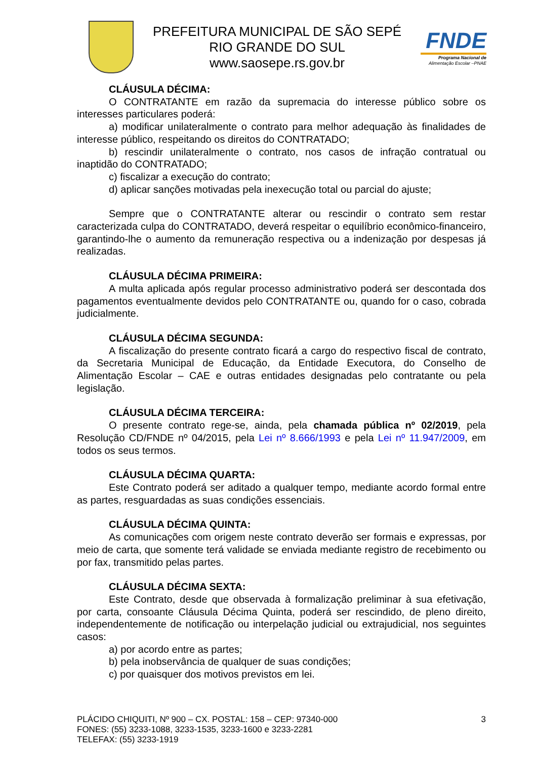PREFEITURA MUNICIPAL DE SÃO SEPÉ
RIO GRANDE DO SUL
www.saosepe.rs.gov.br
FNDE
Programa Nacional de
Alimentação Escolar –PNAE
CLÁUSULA DÉCIMA:
O CONTRATANTE em razão da supremacia do interesse público sobre os interesses particulares poderá:
a) modificar unilateralmente o contrato para melhor adequação às finalidades de interesse público, respeitando os direitos do CONTRATADO;
b) rescindir unilateralmente o contrato, nos casos de infração contratual ou inaptidão do CONTRATADO;
c) fiscalizar a execução do contrato;
d) aplicar sanções motivadas pela inexecução total ou parcial do ajuste;
Sempre que o CONTRATANTE alterar ou rescindir o contrato sem restar caracterizada culpa do CONTRATADO, deverá respeitar o equilíbrio econômico-financeiro, garantindo-lhe o aumento da remuneração respectiva ou a indenização por despesas já realizadas.
CLÁUSULA DÉCIMA PRIMEIRA:
A multa aplicada após regular processo administrativo poderá ser descontada dos pagamentos eventualmente devidos pelo CONTRATANTE ou, quando for o caso, cobrada judicialmente.
CLÁUSULA DÉCIMA SEGUNDA:
A fiscalização do presente contrato ficará a cargo do respectivo fiscal de contrato, da Secretaria Municipal de Educação, da Entidade Executora, do Conselho de Alimentação Escolar – CAE e outras entidades designadas pelo contratante ou pela legislação.
CLÁUSULA DÉCIMA TERCEIRA:
O presente contrato rege-se, ainda, pela chamada pública nº 02/2019, pela Resolução CD/FNDE nº 04/2015, pela Lei nº 8.666/1993 e pela Lei nº 11.947/2009, em todos os seus termos.
CLÁUSULA DÉCIMA QUARTA:
Este Contrato poderá ser aditado a qualquer tempo, mediante acordo formal entre as partes, resguardadas as suas condições essenciais.
CLÁUSULA DÉCIMA QUINTA:
As comunicações com origem neste contrato deverão ser formais e expressas, por meio de carta, que somente terá validade se enviada mediante registro de recebimento ou por fax, transmitido pelas partes.
CLÁUSULA DÉCIMA SEXTA:
Este Contrato, desde que observada à formalização preliminar à sua efetivação, por carta, consoante Cláusula Décima Quinta, poderá ser rescindido, de pleno direito, independentemente de notificação ou interpelação judicial ou extrajudicial, nos seguintes casos:
a) por acordo entre as partes;
b) pela inobservância de qualquer de suas condições;
c) por quaisquer dos motivos previstos em lei.
PLÁCIDO CHIQUITI, Nº 900 – CX. POSTAL: 158 – CEP: 97340-000
FONES: (55) 3233-1088, 3233-1535, 3233-1600 e 3233-2281
TELEFAX: (55) 3233-1919
3